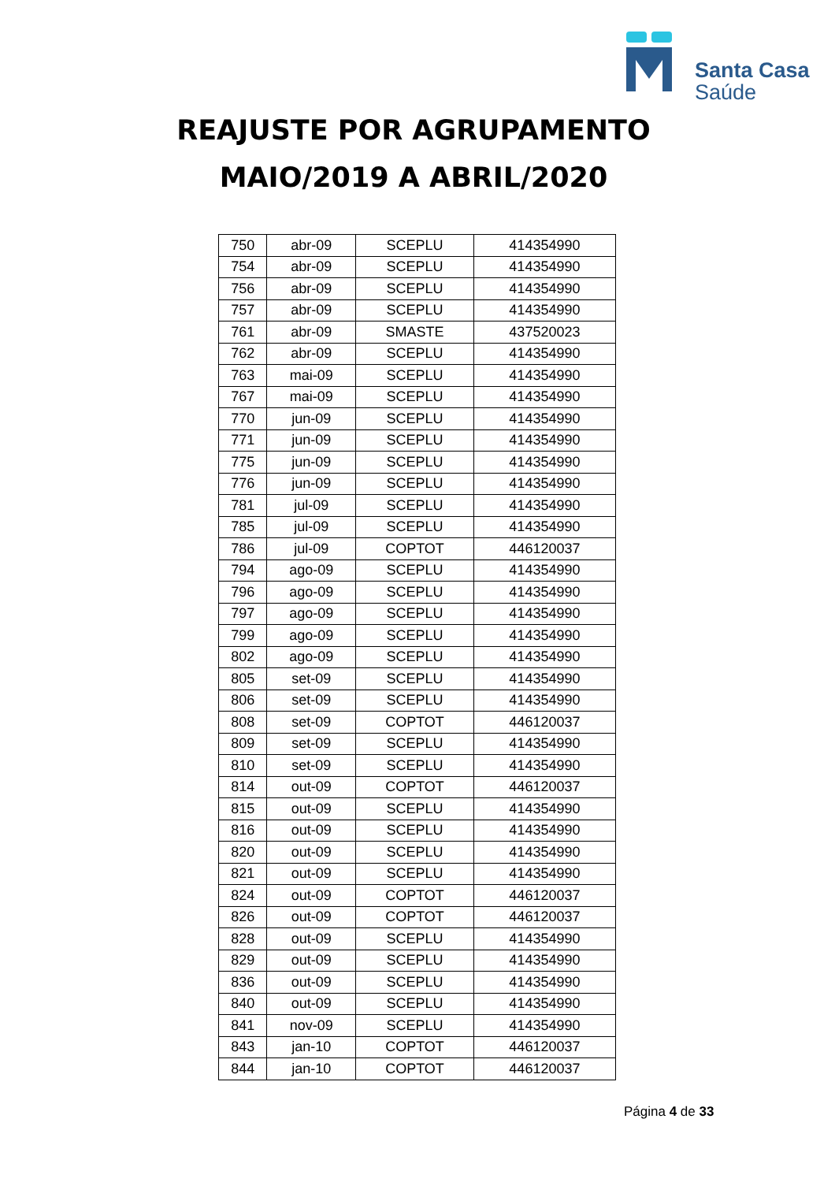Santa Casa
Saúde
REAJUSTE POR AGRUPAMENTO
MAIO/2019 A ABRIL/2020
| 750 | abr-09 | SCEPLU | 414354990 |
| 754 | abr-09 | SCEPLU | 414354990 |
| 756 | abr-09 | SCEPLU | 414354990 |
| 757 | abr-09 | SCEPLU | 414354990 |
| 761 | abr-09 | SMASTE | 437520023 |
| 762 | abr-09 | SCEPLU | 414354990 |
| 763 | mai-09 | SCEPLU | 414354990 |
| 767 | mai-09 | SCEPLU | 414354990 |
| 770 | jun-09 | SCEPLU | 414354990 |
| 771 | jun-09 | SCEPLU | 414354990 |
| 775 | jun-09 | SCEPLU | 414354990 |
| 776 | jun-09 | SCEPLU | 414354990 |
| 781 | jul-09 | SCEPLU | 414354990 |
| 785 | jul-09 | SCEPLU | 414354990 |
| 786 | jul-09 | COPTOT | 446120037 |
| 794 | ago-09 | SCEPLU | 414354990 |
| 796 | ago-09 | SCEPLU | 414354990 |
| 797 | ago-09 | SCEPLU | 414354990 |
| 799 | ago-09 | SCEPLU | 414354990 |
| 802 | ago-09 | SCEPLU | 414354990 |
| 805 | set-09 | SCEPLU | 414354990 |
| 806 | set-09 | SCEPLU | 414354990 |
| 808 | set-09 | COPTOT | 446120037 |
| 809 | set-09 | SCEPLU | 414354990 |
| 810 | set-09 | SCEPLU | 414354990 |
| 814 | out-09 | COPTOT | 446120037 |
| 815 | out-09 | SCEPLU | 414354990 |
| 816 | out-09 | SCEPLU | 414354990 |
| 820 | out-09 | SCEPLU | 414354990 |
| 821 | out-09 | SCEPLU | 414354990 |
| 824 | out-09 | COPTOT | 446120037 |
| 826 | out-09 | COPTOT | 446120037 |
| 828 | out-09 | SCEPLU | 414354990 |
| 829 | out-09 | SCEPLU | 414354990 |
| 836 | out-09 | SCEPLU | 414354990 |
| 840 | out-09 | SCEPLU | 414354990 |
| 841 | nov-09 | SCEPLU | 414354990 |
| 843 | jan-10 | COPTOT | 446120037 |
| 844 | jan-10 | COPTOT | 446120037 |
Página 4 de 33